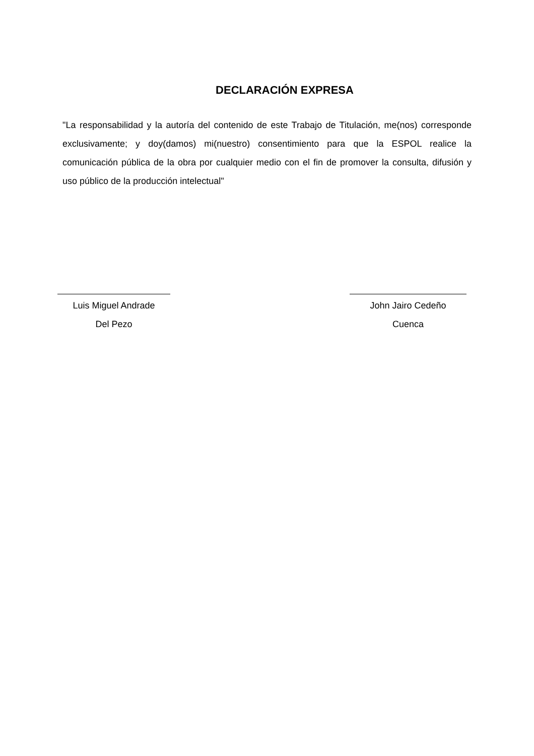DECLARACIÓN EXPRESA
"La responsabilidad y la autoría del contenido de este Trabajo de Titulación, me(nos) corresponde exclusivamente; y doy(damos) mi(nuestro) consentimiento para que la ESPOL realice la comunicación pública de la obra por cualquier medio con el fin de promover la consulta, difusión y uso público de la producción intelectual"
Luis Miguel Andrade
Del Pezo
John Jairo Cedeño
Cuenca